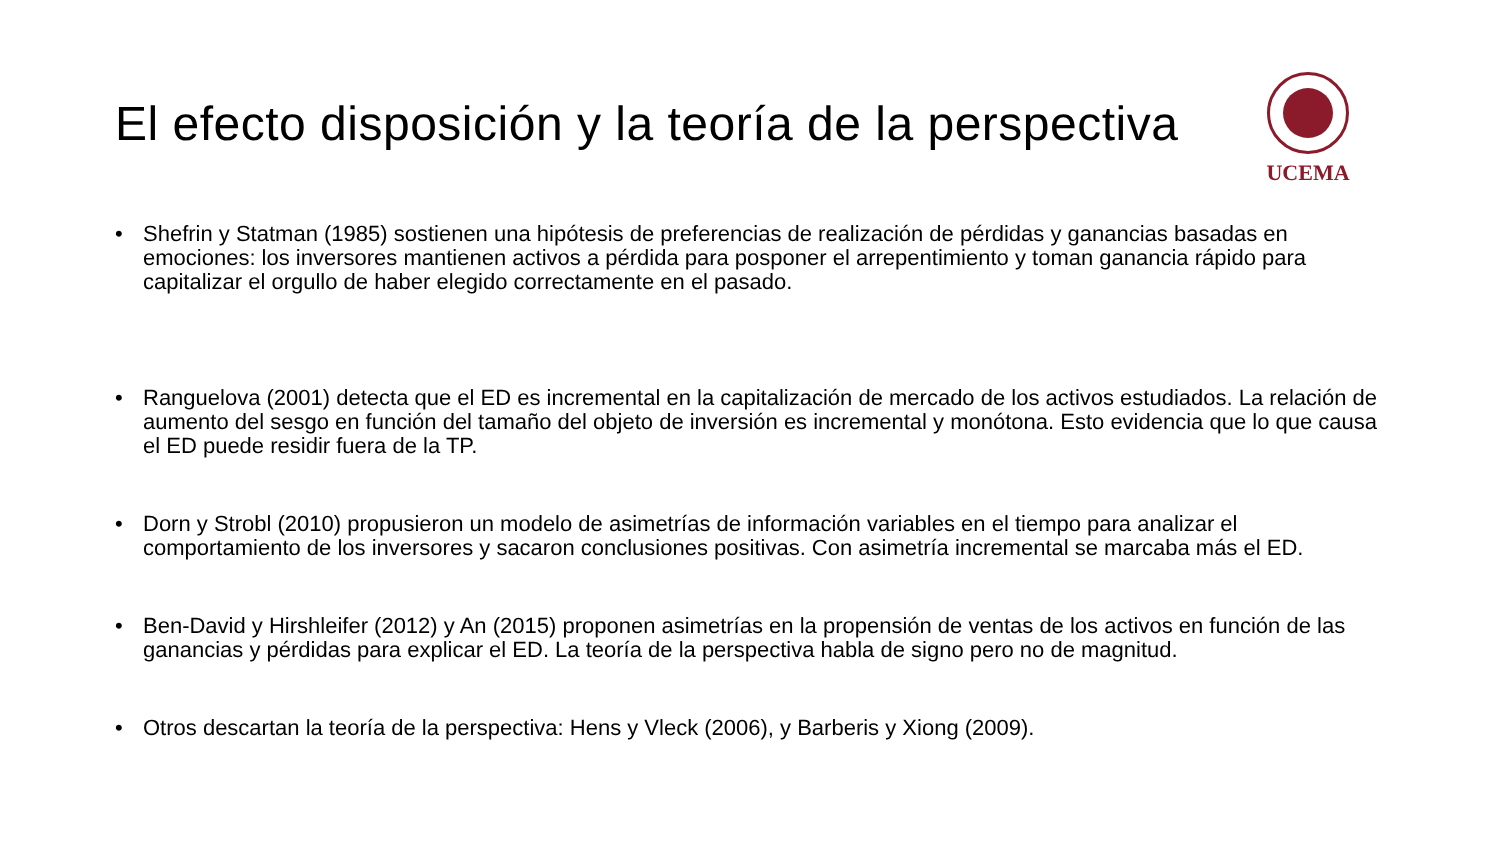El efecto disposición y la teoría de la perspectiva
UCEMA
• Shefrin y Statman (1985) sostienen una hipótesis de preferencias de realización de pérdidas y ganancias basadas en emociones: los inversores mantienen activos a pérdida para posponer el arrepentimiento y toman ganancia rápido para capitalizar el orgullo de haber elegido correctamente en el pasado.
• Ranguelova (2001) detecta que el ED es incremental en la capitalización de mercado de los activos estudiados. La relación de aumento del sesgo en función del tamaño del objeto de inversión es incremental y monótona. Esto evidencia que lo que causa el ED puede residir fuera de la TP.
• Dorn y Strobl (2010) propusieron un modelo de asimetrías de información variables en el tiempo para analizar el comportamiento de los inversores y sacaron conclusiones positivas. Con asimetría incremental se marcaba más el ED.
• Ben-David y Hirshleifer (2012) y An (2015) proponen asimetrías en la propensión de ventas de los activos en función de las ganancias y pérdidas para explicar el ED. La teoría de la perspectiva habla de signo pero no de magnitud.
• Otros descartan la teoría de la perspectiva: Hens y Vleck (2006), y Barberis y Xiong (2009).